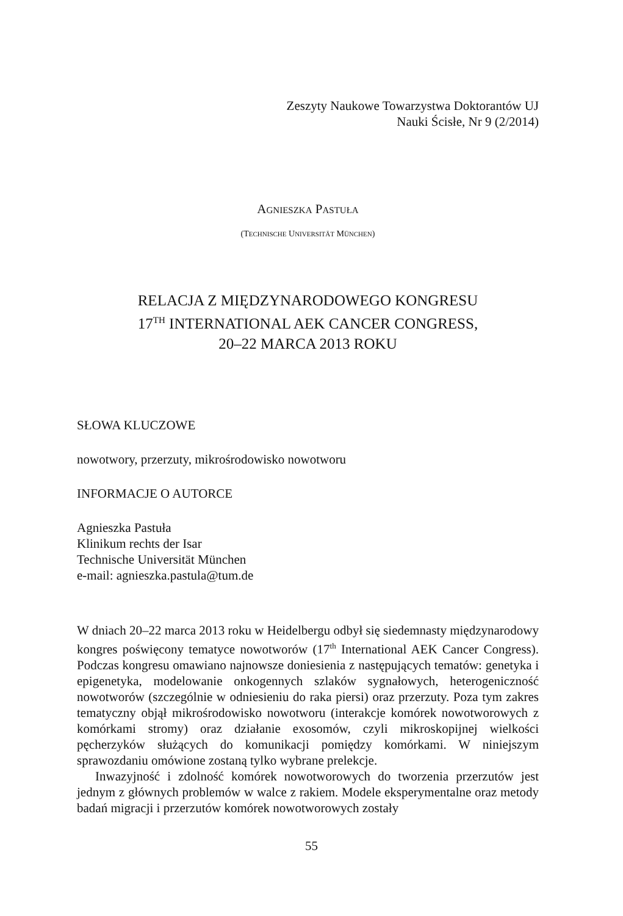Zeszyty Naukowe Towarzystwa Doktorantów UJ
Nauki Ścisłe, Nr 9 (2/2014)
AGNIESZKA PASTUŁA
(TECHNISCHE UNIVERSITÄT MÜNCHEN)
RELACJA Z MIĘDZYNARODOWEGO KONGRESU
17<sup>TH</sup> INTERNATIONAL AEK CANCER CONGRESS,
20–22 MARCA 2013 ROKU
SŁOWA KLUCZOWE
nowotwory, przerzuty, mikrośrodowisko nowotworu
INFORMACJE O AUTORCE
Agnieszka Pastuła
Klinikum rechts der Isar
Technische Universität München
e-mail: agnieszka.pastula@tum.de
W dniach 20–22 marca 2013 roku w Heidelbergu odbył się siedemnasty mię­dzynarodowy kongres poświęcony tematyce nowotworów (17<sup>th</sup> International AEK Cancer Congress). Podczas kongresu omawiano najnowsze doniesienia z następujących tematów: genetyka i epigenetyka, modelowanie onkogennych szlaków sygnałowych, heterogeniczność nowotworów (szczególnie w odniesie­niu do raka piersi) oraz przerzuty. Poza tym zakres tematyczny objął mikrośro­dowisko nowotworu (interakcje komórek nowotworowych z komórkami stro­my) oraz działanie exosomów, czyli mikroskopijnej wielkości pęcherzyków służących do komunikacji pomiędzy komórkami. W niniejszym sprawozdaniu omówione zostaną tylko wybrane prelekcje.
Inwazyjność i zdolność komórek nowotworowych do tworzenia przerzutów jest jednym z głównych problemów w walce z rakiem. Modele eksperymentalne oraz metody badań migracji i przerzutów komórek nowotworowych zostały
55